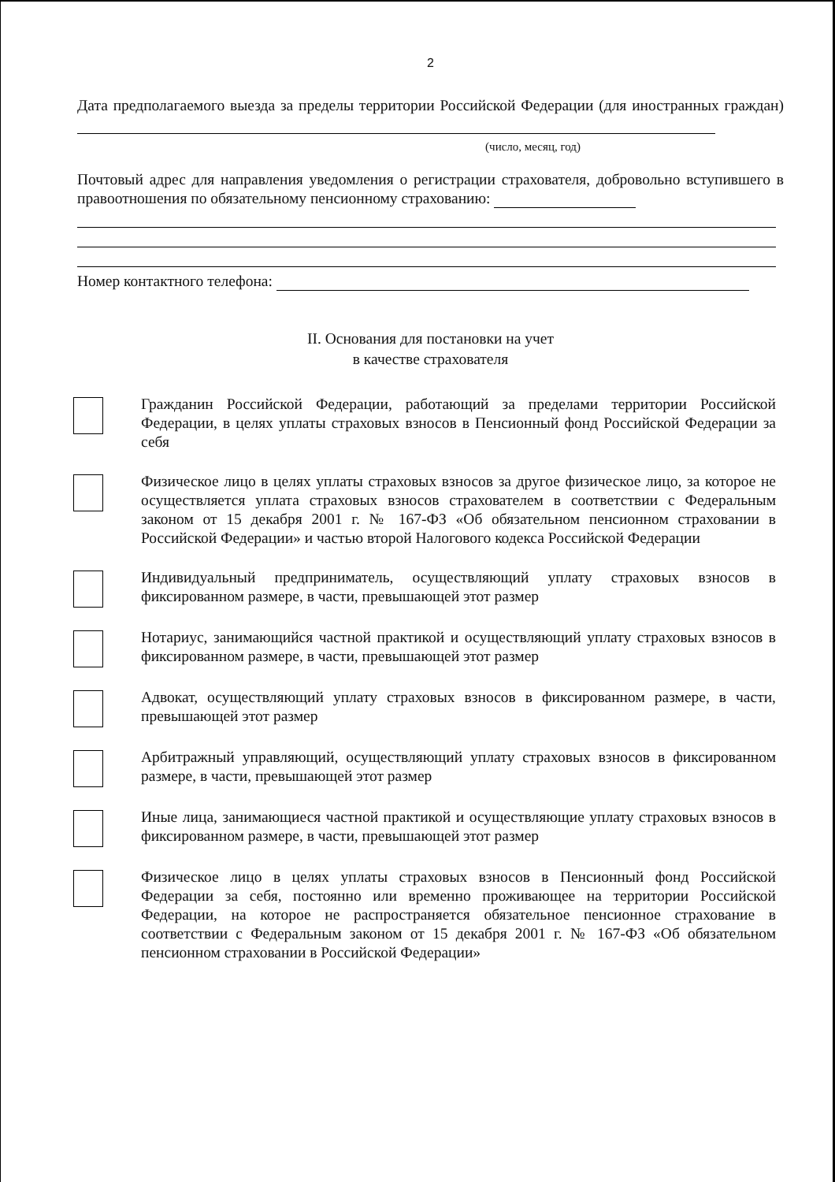2
Дата предполагаемого выезда за пределы территории Российской Федерации (для иностранных граждан)
(число, месяц, год)
Почтовый адрес для направления уведомления о регистрации страхователя, добровольно вступившего в правоотношения по обязательному пенсионному страхованию:
Номер контактного телефона:
II. Основания для постановки на учет
в качестве страхователя
Гражданин Российской Федерации, работающий за пределами территории Российской Федерации, в целях уплаты страховых взносов в Пенсионный фонд Российской Федерации за себя
Физическое лицо в целях уплаты страховых взносов за другое физическое лицо, за которое не осуществляется уплата страховых взносов страхователем в соответствии с Федеральным законом от 15 декабря 2001 г. № 167-ФЗ «Об обязательном пенсионном страховании в Российской Федерации» и частью второй Налогового кодекса Российской Федерации
Индивидуальный предприниматель, осуществляющий уплату страховых взносов в фиксированном размере, в части, превышающей этот размер
Нотариус, занимающийся частной практикой и осуществляющий уплату страховых взносов в фиксированном размере, в части, превышающей этот размер
Адвокат, осуществляющий уплату страховых взносов в фиксированном размере, в части, превышающей этот размер
Арбитражный управляющий, осуществляющий уплату страховых взносов в фиксированном размере, в части, превышающей этот размер
Иные лица, занимающиеся частной практикой и осуществляющие уплату страховых взносов в фиксированном размере, в части, превышающей этот размер
Физическое лицо в целях уплаты страховых взносов в Пенсионный фонд Российской Федерации за себя, постоянно или временно проживающее на территории Российской Федерации, на которое не распространяется обязательное пенсионное страхование в соответствии с Федеральным законом от 15 декабря 2001 г. № 167-ФЗ «Об обязательном пенсионном страховании в Российской Федерации»